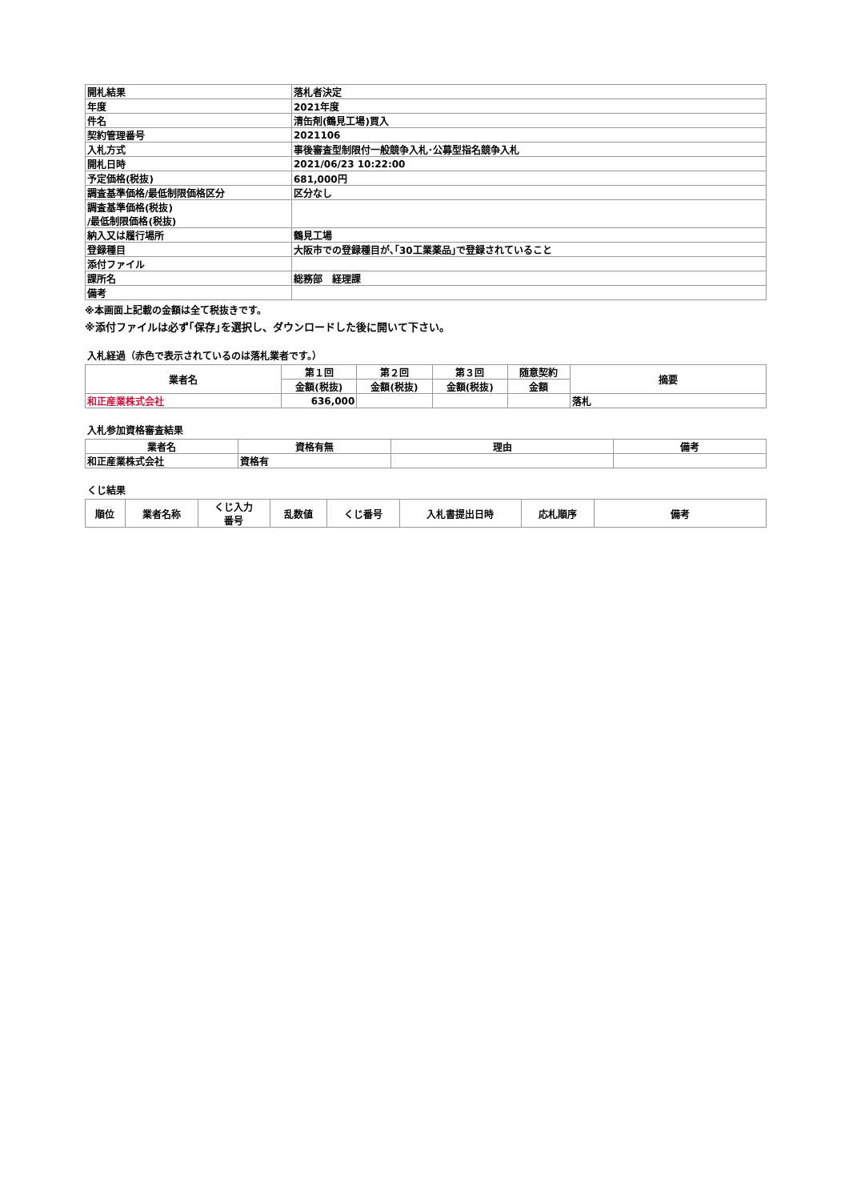| 開札結果 | 落札者決定 |
| 年度 | 2021年度 |
| 件名 | 清缶剤(鶴見工場)買入 |
| 契約管理番号 | 2021106 |
| 入札方式 | 事後審査型制限付一般競争入札･公募型指名競争入札 |
| 開札日時 | 2021/06/23 10:22:00 |
| 予定価格(税抜) | 681,000円 |
| 調査基準価格/最低制限価格区分 | 区分なし |
| 調査基準価格(税抜) /最低制限価格(税抜) | |
| 納入又は履行場所 | 鶴見工場 |
| 登録種目 | 大阪市での登録種目が､｢30工業薬品｣で登録されていること |
| 添付ファイル | |
| 課所名 | 総務部 経理課 |
| 備考 | |
※本画面上記載の金額は全て税抜きです。
※添付ファイルは必ず｢保存｣を選択し、ダウンロードした後に開いて下さい。
入札経過（赤色で表示されているのは落札業者です。）
| 業者名 | 第１回 | 第２回 | 第３回 | 随意契約 | 摘要 |
| --- | --- | --- | --- | --- | --- |
| | 金額(税抜) | 金額(税抜) | 金額(税抜) | 金額 | |
| 和正産業株式会社 | 636,000 | | | | 落札 |
入札参加資格審査結果
| 業者名 | 資格有無 | 理由 | 備考 |
| --- | --- | --- | --- |
| 和正産業株式会社 | 資格有 | | |
くじ結果
| 順位 | 業者名称 | くじ入力 番号 | 乱数値 | くじ番号 | 入札書提出日時 | 応札順序 | 備考 |
| --- | --- | --- | --- | --- | --- | --- | --- |